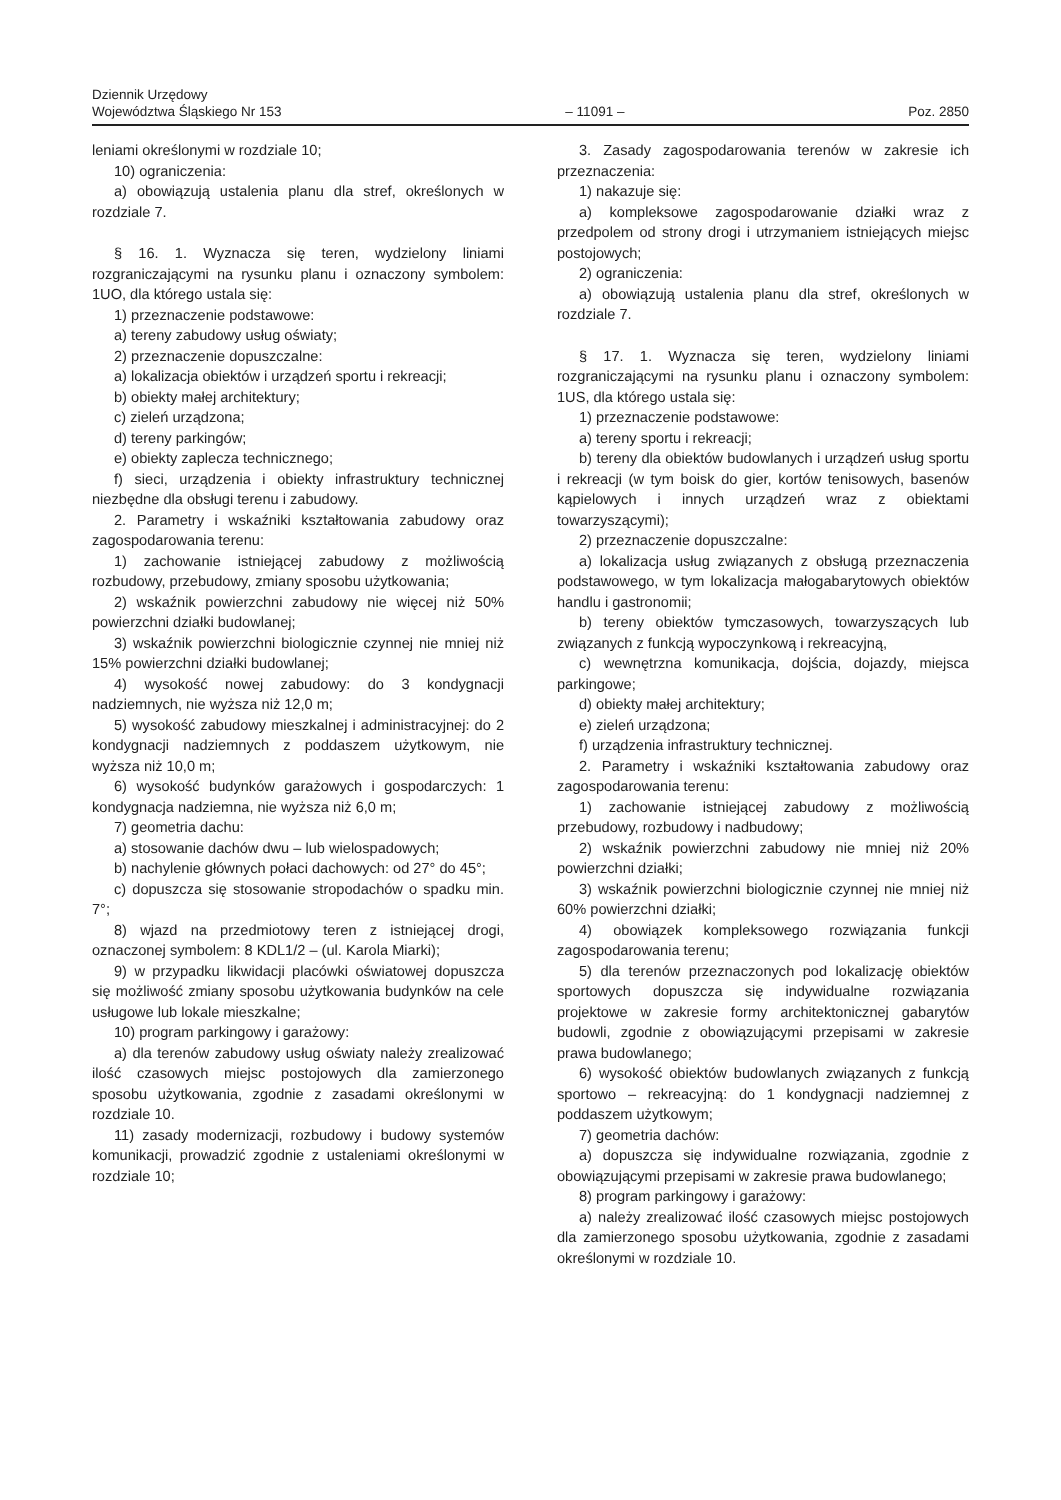Dziennik Urzędowy
Województwa Śląskiego Nr 153
– 11091 –
Poz. 2850
leniami określonymi w rozdziale 10;
10) ograniczenia:
a) obowiązują ustalenia planu dla stref, określonych w rozdziale 7.
§ 16. 1. Wyznacza się teren, wydzielony liniami rozgraniczającymi na rysunku planu i oznaczony symbolem: 1UO, dla którego ustala się:
1) przeznaczenie podstawowe:
a) tereny zabudowy usług oświaty;
2) przeznaczenie dopuszczalne:
a) lokalizacja obiektów i urządzeń sportu i rekreacji;
b) obiekty małej architektury;
c) zieleń urządzona;
d) tereny parkingów;
e) obiekty zaplecza technicznego;
f) sieci, urządzenia i obiekty infrastruktury technicznej niezbędne dla obsługi terenu i zabudowy.
2. Parametry i wskaźniki kształtowania zabudowy oraz zagospodarowania terenu:
1) zachowanie istniejącej zabudowy z możliwością rozbudowy, przebudowy, zmiany sposobu użytkowania;
2) wskaźnik powierzchni zabudowy nie więcej niż 50% powierzchni działki budowlanej;
3) wskaźnik powierzchni biologicznie czynnej nie mniej niż 15% powierzchni działki budowlanej;
4) wysokość nowej zabudowy: do 3 kondygnacji nadziemnych, nie wyższa niż 12,0 m;
5) wysokość zabudowy mieszkalnej i administracyjnej: do 2 kondygnacji nadziemnych z poddaszem użytkowym, nie wyższa niż 10,0 m;
6) wysokość budynków garażowych i gospodarczych: 1 kondygnacja nadziemna, nie wyższa niż 6,0 m;
7) geometria dachu:
a) stosowanie dachów dwu – lub wielospadowych;
b) nachylenie głównych połaci dachowych: od 27° do 45°;
c) dopuszcza się stosowanie stropodachów o spadku min. 7°;
8) wjazd na przedmiotowy teren z istniejącej drogi, oznaczonej symbolem: 8 KDL1/2 – (ul. Karola Miarki);
9) w przypadku likwidacji placówki oświatowej dopuszcza się możliwość zmiany sposobu użytkowania budynków na cele usługowe lub lokale mieszkalne;
10) program parkingowy i garażowy:
a) dla terenów zabudowy usług oświaty należy zrealizować ilość czasowych miejsc postojowych dla zamierzonego sposobu użytkowania, zgodnie z zasadami określonymi w rozdziale 10.
11) zasady modernizacji, rozbudowy i budowy systemów komunikacji, prowadzić zgodnie z ustaleniami określonymi w rozdziale 10;
3. Zasady zagospodarowania terenów w zakresie ich przeznaczenia:
1) nakazuje się:
a) kompleksowe zagospodarowanie działki wraz z przedpolem od strony drogi i utrzymaniem istniejących miejsc postojowych;
2) ograniczenia:
a) obowiązują ustalenia planu dla stref, określonych w rozdziale 7.
§ 17. 1. Wyznacza się teren, wydzielony liniami rozgraniczającymi na rysunku planu i oznaczony symbolem: 1US, dla którego ustala się:
1) przeznaczenie podstawowe:
a) tereny sportu i rekreacji;
b) tereny dla obiektów budowlanych i urządzeń usług sportu i rekreacji (w tym boisk do gier, kortów tenisowych, basenów kąpielowych i innych urządzeń wraz z obiektami towarzyszącymi);
2) przeznaczenie dopuszczalne:
a) lokalizacja usług związanych z obsługą przeznaczenia podstawowego, w tym lokalizacja małogabarytowych obiektów handlu i gastronomii;
b) tereny obiektów tymczasowych, towarzyszących lub związanych z funkcją wypoczynkową i rekreacyjną,
c) wewnętrzna komunikacja, dojścia, dojazdy, miejsca parkingowe;
d) obiekty małej architektury;
e) zieleń urządzona;
f) urządzenia infrastruktury technicznej.
2. Parametry i wskaźniki kształtowania zabudowy oraz zagospodarowania terenu:
1) zachowanie istniejącej zabudowy z możliwością przebudowy, rozbudowy i nadbudowy;
2) wskaźnik powierzchni zabudowy nie mniej niż 20% powierzchni działki;
3) wskaźnik powierzchni biologicznie czynnej nie mniej niż 60% powierzchni działki;
4) obowiązek kompleksowego rozwiązania funkcji zagospodarowania terenu;
5) dla terenów przeznaczonych pod lokalizację obiektów sportowych dopuszcza się indywidualne rozwiązania projektowe w zakresie formy architektonicznej gabarytów budowli, zgodnie z obowiązującymi przepisami w zakresie prawa budowlanego;
6) wysokość obiektów budowlanych związanych z funkcją sportowo – rekreacyjną: do 1 kondygnacji nadziemnej z poddaszem użytkowym;
7) geometria dachów:
a) dopuszcza się indywidualne rozwiązania, zgodnie z obowiązującymi przepisami w zakresie prawa budowlanego;
8) program parkingowy i garażowy:
a) należy zrealizować ilość czasowych miejsc postojowych dla zamierzonego sposobu użytkowania, zgodnie z zasadami określonymi w rozdziale 10.